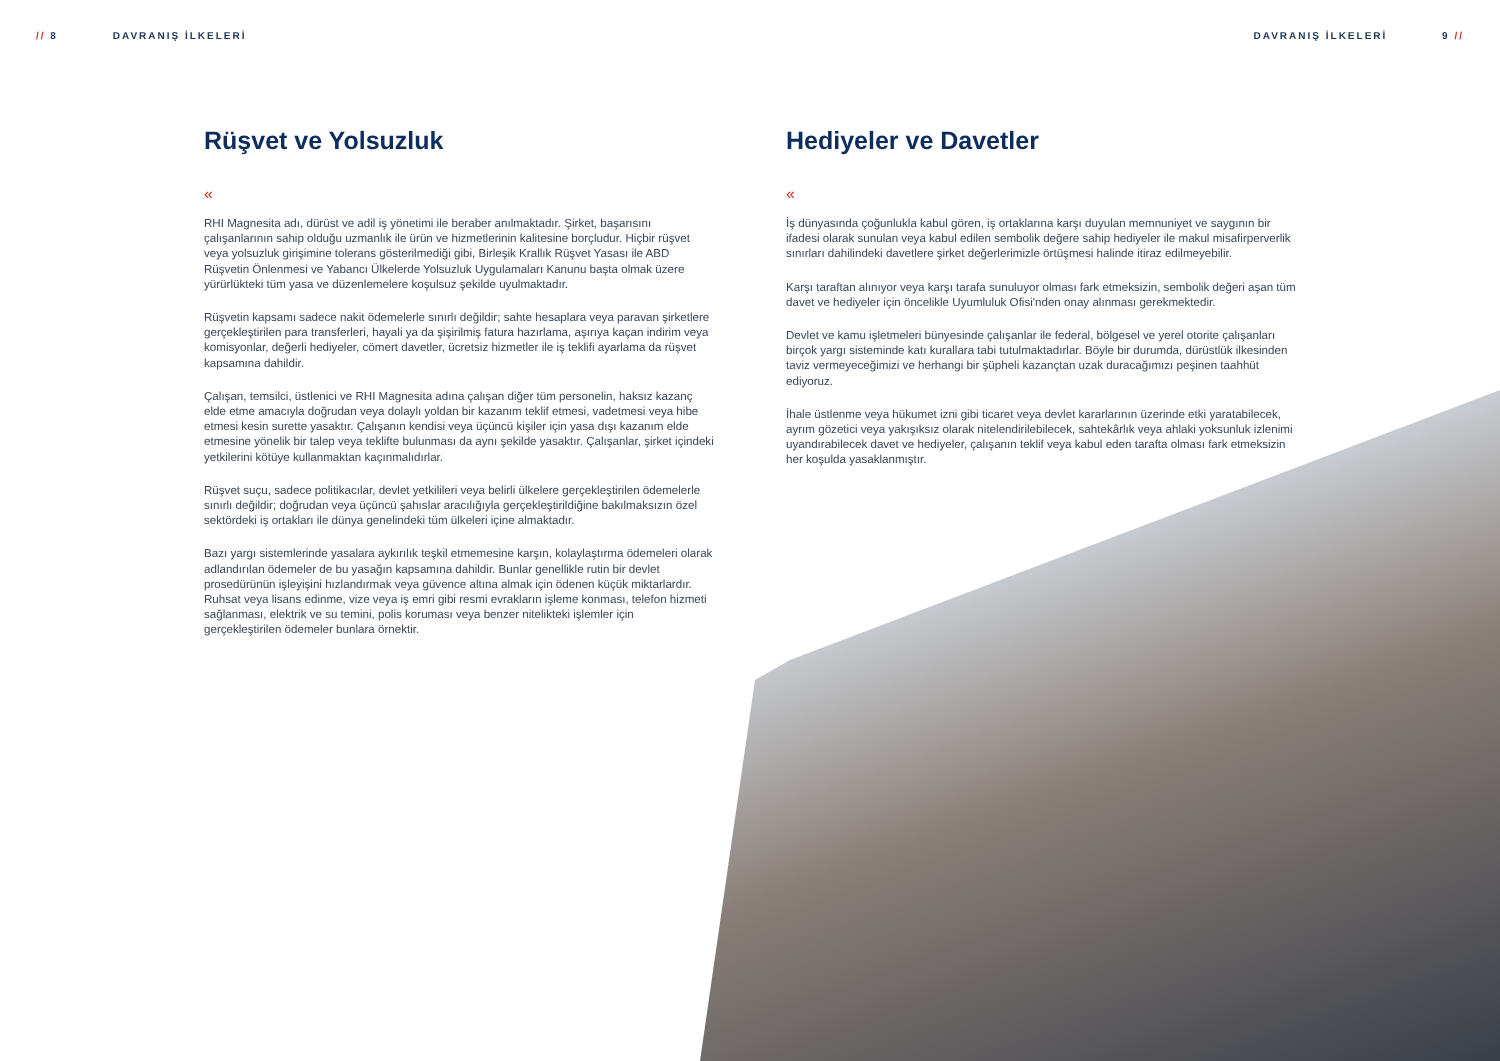// 8 DAVRANIŞ İLKELERİ DAVRANIŞ İLKELERİ 9 //
Rüşvet ve Yolsuzluk
«
RHI Magnesita adı, dürüst ve adil iş yönetimi ile beraber anılmaktadır. Şirket, başarısını çalışanlarının sahip olduğu uzmanlık ile ürün ve hizmetlerinin kalitesine borçludur. Hiçbir rüşvet veya yolsuzluk girişimine tolerans gösterilmediği gibi, Birleşik Krallık Rüşvet Yasası ile ABD Rüşvetin Önlenmesi ve Yabancı Ülkelerde Yolsuzluk Uygulamaları Kanunu başta olmak üzere yürürlükteki tüm yasa ve düzenlemelere koşulsuz şekilde uyulmaktadır.
Rüşvetin kapsamı sadece nakit ödemelerle sınırlı değildir; sahte hesaplara veya paravan şirketlere gerçekleştirilen para transferleri, hayali ya da şişirilmiş fatura hazırlama, aşırıya kaçan indirim veya komisyonlar, değerli hediyeler, cömert davetler, ücretsiz hizmetler ile iş teklifi ayarlama da rüşvet kapsamına dahildir.
Çalışan, temsilci, üstlenici ve RHI Magnesita adına çalışan diğer tüm personelin, haksız kazanç elde etme amacıyla doğrudan veya dolaylı yoldan bir kazanım teklif etmesi, vadetmesi veya hibe etmesi kesin surette yasaktır. Çalışanın kendisi veya üçüncü kişiler için yasa dışı kazanım elde etmesine yönelik bir talep veya teklifte bulunması da aynı şekilde yasaktır. Çalışanlar, şirket içindeki yetkilerini kötüye kullanmaktan kaçınmalıdırlar.
Rüşvet suçu, sadece politikacılar, devlet yetkilileri veya belirli ülkelere gerçekleştirilen ödemelerle sınırlı değildir; doğrudan veya üçüncü şahıslar aracılığıyla gerçekleştirildiğine bakılmaksızın özel sektördeki iş ortakları ile dünya genelindeki tüm ülkeleri içine almaktadır.
Bazı yargı sistemlerinde yasalara aykırılık teşkil etmemesine karşın, kolaylaştırma ödemeleri olarak adlandırılan ödemeler de bu yasağın kapsamına dahildir. Bunlar genellikle rutin bir devlet prosedürünün işleyişini hızlandırmak veya güvence altına almak için ödenen küçük miktarlardır. Ruhsat veya lisans edinme, vize veya iş emri gibi resmi evrakların işleme konması, telefon hizmeti sağlanması, elektrik ve su temini, polis koruması veya benzer nitelikteki işlemler için gerçekleştirilen ödemeler bunlara örnektir.
Hediyeler ve Davetler
«
İş dünyasında çoğunlukla kabul gören, iş ortaklarına karşı duyulan memnuniyet ve saygının bir ifadesi olarak sunulan veya kabul edilen sembolik değere sahip hediyeler ile makul misafirperverlik sınırları dahilindeki davetlere şirket değerlerimizle örtüşmesi halinde itiraz edilmeyebilir.
Karşı taraftan alınıyor veya karşı tarafa sunuluyor olması fark etmeksizin, sembolik değeri aşan tüm davet ve hediyeler için öncelikle Uyumluluk Ofisi'nden onay alınması gerekmektedir.
Devlet ve kamu işletmeleri bünyesinde çalışanlar ile federal, bölgesel ve yerel otorite çalışanları birçok yargı sisteminde katı kurallara tabi tutulmaktadırlar. Böyle bir durumda, dürüstlük ilkesinden taviz vermeyeceğimizi ve herhangi bir şüpheli kazançtan uzak duracağımızı peşinen taahhüt ediyoruz.
İhale üstlenme veya hükumet izni gibi ticaret veya devlet kararlarının üzerinde etki yaratabilecek, ayrım gözetici veya yakışıksız olarak nitelendirilebilecek, sahtekârlık veya ahlaki yoksunluk izlenimi uyandırabilecek davet ve hediyeler, çalışanın teklif veya kabul eden tarafta olması fark etmeksizin her koşulda yasaklanmıştır.